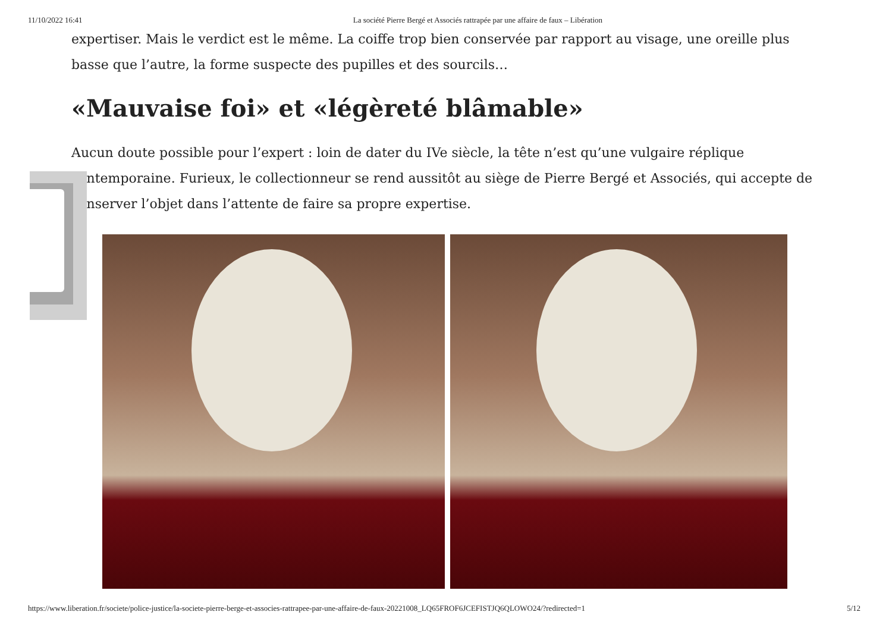11/10/2022 16:41 La société Pierre Bergé et Associés rattrapée par une affaire de faux – Libération
expertiser. Mais le verdict est le même. La coiffe trop bien conservée par rapport au visage, une oreille plus basse que l’autre, la forme suspecte des pupilles et des sourcils…
«Mauvaise foi» et «légèreté blâmable»
Aucun doute possible pour l’expert : loin de dater du IVe siècle, la tête n’est qu’une vulgaire réplique contemporaine. Furieux, le collectionneur se rend aussitôt au siège de Pierre Bergé et Associés, qui accepte de conserver l’objet dans l’attente de faire sa propre expertise.
https://www.liberation.fr/societe/police-justice/la-societe-pierre-berge-et-associes-rattrapee-par-une-affaire-de-faux-20221008_LQ65FROF6JCEFISTJQ6QLOWO24/?redirected=1 5/12